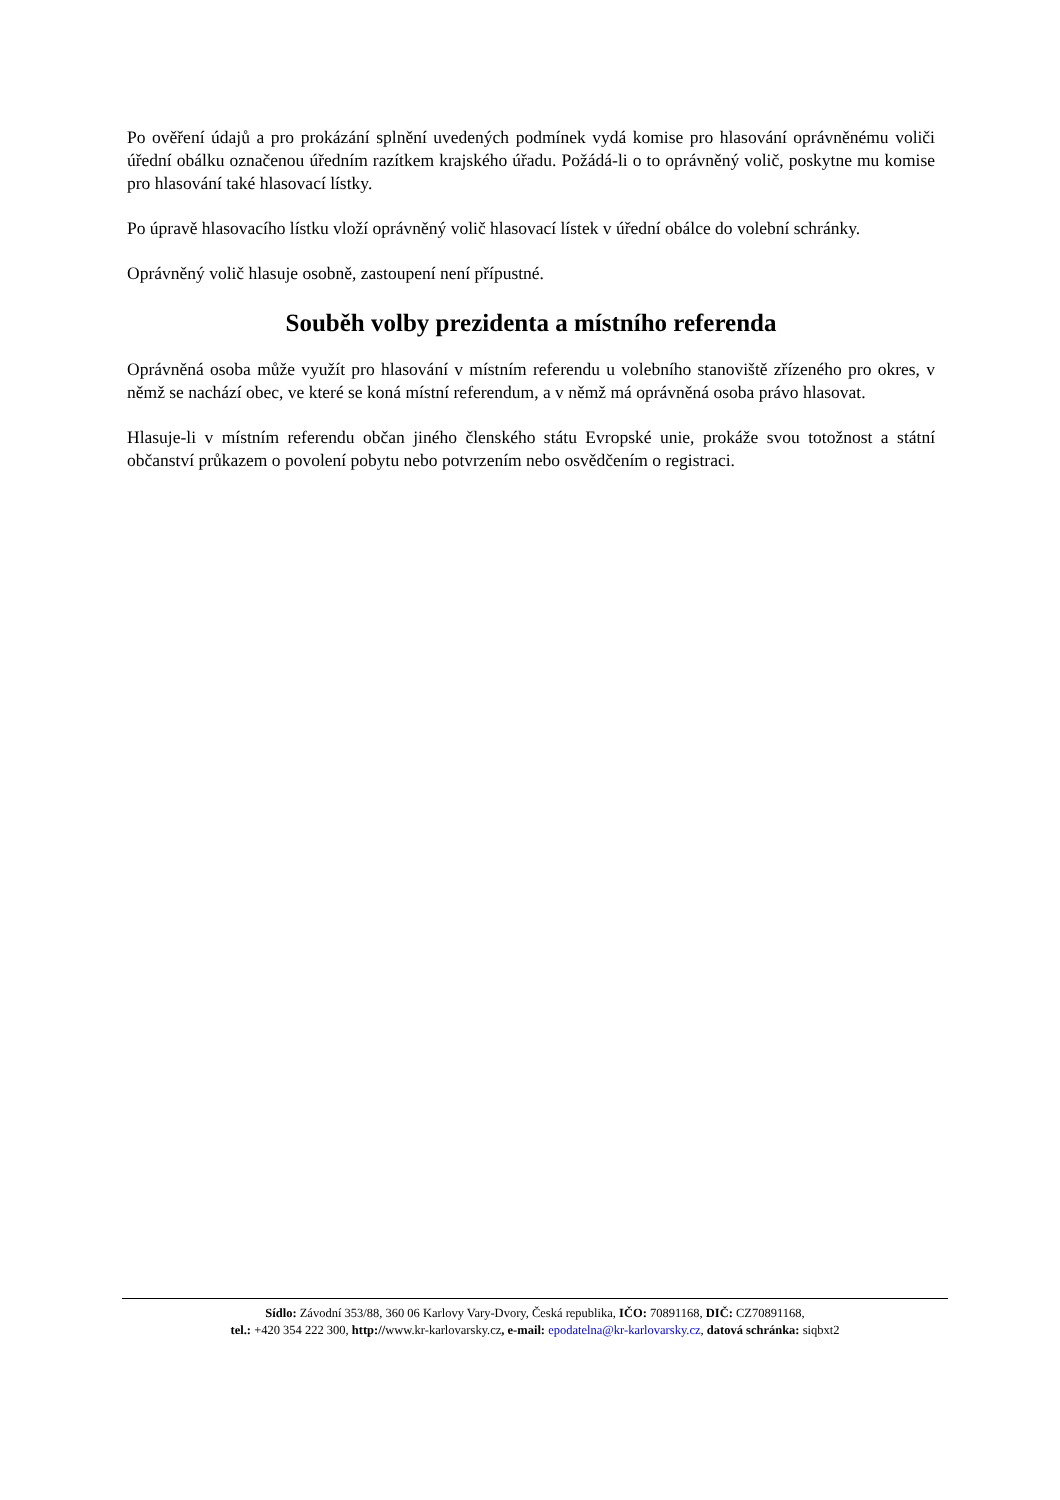Po ověření údajů a pro prokázání splnění uvedených podmínek vydá komise pro hlasování oprávněnému voliči úřední obálku označenou úředním razítkem krajského úřadu. Požádá-li o to oprávněný volič, poskytne mu komise pro hlasování také hlasovací lístky.
Po úpravě hlasovacího lístku vloží oprávněný volič hlasovací lístek v úřední obálce do volební schránky.
Oprávněný volič hlasuje osobně, zastoupení není přípustné.
Souběh volby prezidenta a místního referenda
Oprávněná osoba může využít pro hlasování v místním referendu u volebního stanoviště zřízeného pro okres, v němž se nachází obec, ve které se koná místní referendum, a v němž má oprávněná osoba právo hlasovat.
Hlasuje-li v místním referendu občan jiného členského státu Evropské unie, prokáže svou totožnost a státní občanství průkazem o povolení pobytu nebo potvrzením nebo osvědčením o registraci.
Sídlo: Závodní 353/88, 360 06 Karlovy Vary-Dvory, Česká republika, IČO: 70891168, DIČ: CZ70891168,
tel.: +420 354 222 300, http://www.kr-karlovarsky.cz, e-mail: epodatelna@kr-karlovarsky.cz, datová schránka: siqbxt2